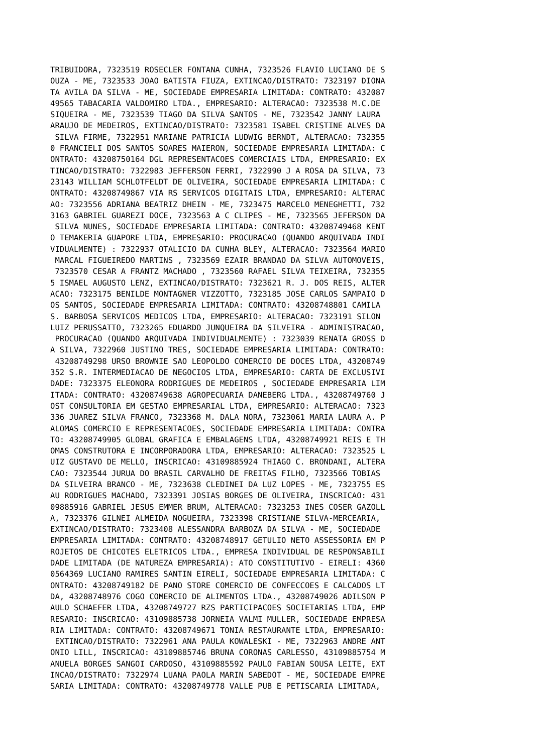TRIBUIDORA, 7323519 ROSECLER FONTANA CUNHA, 7323526 FLAVIO LUCIANO DE S
OUZA - ME, 7323533 JOAO BATISTA FIUZA, EXTINCAO/DISTRATO: 7323197 DIONA
TA AVILA DA SILVA - ME, SOCIEDADE EMPRESARIA LIMITADA: CONTRATO: 432087
49565 TABACARIA VALDOMIRO LTDA., EMPRESARIO: ALTERACAO: 7323538 M.C.DE
SIQUEIRA - ME, 7323539 TIAGO DA SILVA SANTOS - ME, 7323542 JANNY LAURA
ARAUJO DE MEDEIROS, EXTINCAO/DISTRATO: 7323581 ISABEL CRISTINE ALVES DA
 SILVA FIRME, 7322951 MARIANE PATRICIA LUDWIG BERNDT, ALTERACAO: 732355
0 FRANCIELI DOS SANTOS SOARES MAIERON, SOCIEDADE EMPRESARIA LIMITADA: C
ONTRATO: 43208750164 DGL REPRESENTACOES COMERCIAIS LTDA, EMPRESARIO: EX
TINCAO/DISTRATO: 7322983 JEFFERSON FERRI, 7322990 J A ROSA DA SILVA, 73
23143 WILLIAM SCHLOTFELDT DE OLIVEIRA, SOCIEDADE EMPRESARIA LIMITADA: C
ONTRATO: 43208749867 VIA RS SERVICOS DIGITAIS LTDA, EMPRESARIO: ALTERAC
AO: 7323556 ADRIANA BEATRIZ DHEIN - ME, 7323475 MARCELO MENEGHETTI, 732
3163 GABRIEL GUAREZI DOCE, 7323563 A C CLIPES - ME, 7323565 JEFERSON DA
 SILVA NUNES, SOCIEDADE EMPRESARIA LIMITADA: CONTRATO: 43208749468 KENT
O TEMAKERIA GUAPORE LTDA, EMPRESARIO: PROCURACAO (QUANDO ARQUIVADA INDI
VIDUALMENTE) : 7322937 OTALICIO DA CUNHA BLEY, ALTERACAO: 7323564 MARIO
 MARCAL FIGUEIREDO MARTINS , 7323569 EZAIR BRANDAO DA SILVA AUTOMOVEIS,
 7323570 CESAR A FRANTZ MACHADO , 7323560 RAFAEL SILVA TEIXEIRA, 732355
5 ISMAEL AUGUSTO LENZ, EXTINCAO/DISTRATO: 7323621 R. J. DOS REIS, ALTER
ACAO: 7323175 BENILDE MONTAGNER VIZZOTTO, 7323185 JOSE CARLOS SAMPAIO D
OS SANTOS, SOCIEDADE EMPRESARIA LIMITADA: CONTRATO: 43208748801 CAMILA
S. BARBOSA SERVICOS MEDICOS LTDA, EMPRESARIO: ALTERACAO: 7323191 SILON
LUIZ PERUSSATTO, 7323265 EDUARDO JUNQUEIRA DA SILVEIRA - ADMINISTRACAO,
 PROCURACAO (QUANDO ARQUIVADA INDIVIDUALMENTE) : 7323039 RENATA GROSS D
A SILVA, 7322960 JUSTINO TRES, SOCIEDADE EMPRESARIA LIMITADA: CONTRATO:
 43208749298 URSO BROWNIE SAO LEOPOLDO COMERCIO DE DOCES LTDA, 43208749
352 S.R. INTERMEDIACAO DE NEGOCIOS LTDA, EMPRESARIO: CARTA DE EXCLUSIVI
DADE: 7323375 ELEONORA RODRIGUES DE MEDEIROS , SOCIEDADE EMPRESARIA LIM
ITADA: CONTRATO: 43208749638 AGROPECUARIA DANEBERG LTDA., 43208749760 J
OST CONSULTORIA EM GESTAO EMPRESARIAL LTDA, EMPRESARIO: ALTERACAO: 7323
336 JUAREZ SILVA FRANCO, 7323368 M. DALA NORA, 7323061 MARIA LAURA A. P
ALOMAS COMERCIO E REPRESENTACOES, SOCIEDADE EMPRESARIA LIMITADA: CONTRA
TO: 43208749905 GLOBAL GRAFICA E EMBALAGENS LTDA, 43208749921 REIS E TH
OMAS CONSTRUTORA E INCORPORADORA LTDA, EMPRESARIO: ALTERACAO: 7323525 L
UIZ GUSTAVO DE MELLO, INSCRICAO: 43109885924 THIAGO C. BRONDANI, ALTERA
CAO: 7323544 JURUA DO BRASIL CARVALHO DE FREITAS FILHO, 7323566 TOBIAS
DA SILVEIRA BRANCO - ME, 7323638 CLEDINEI DA LUZ LOPES - ME, 7323755 ES
AU RODRIGUES MACHADO, 7323391 JOSIAS BORGES DE OLIVEIRA, INSCRICAO: 431
09885916 GABRIEL JESUS EMMER BRUM, ALTERACAO: 7323253 INES COSER GAZOLL
A, 7323376 GILNEI ALMEIDA NOGUEIRA, 7323398 CRISTIANE SILVA-MERCEARIA,
EXTINCAO/DISTRATO: 7323408 ALESSANDRA BARBOZA DA SILVA - ME, SOCIEDADE
EMPRESARIA LIMITADA: CONTRATO: 43208748917 GETULIO NETO ASSESSORIA EM P
ROJETOS DE CHICOTES ELETRICOS LTDA., EMPRESA INDIVIDUAL DE RESPONSABILI
DADE LIMITADA (DE NATUREZA EMPRESARIA): ATO CONSTITUTIVO - EIRELI: 4360
0564369 LUCIANO RAMIRES SANTIN EIRELI, SOCIEDADE EMPRESARIA LIMITADA: C
ONTRATO: 43208749182 DE PANO STORE COMERCIO DE CONFECCOES E CALCADOS LT
DA, 43208748976 COGO COMERCIO DE ALIMENTOS LTDA., 43208749026 ADILSON P
AULO SCHAEFER LTDA, 43208749727 RZS PARTICIPACOES SOCIETARIAS LTDA, EMP
RESARIO: INSCRICAO: 43109885738 JORNEIA VALMI MULLER, SOCIEDADE EMPRESA
RIA LIMITADA: CONTRATO: 43208749671 TONIA RESTAURANTE LTDA, EMPRESARIO:
 EXTINCAO/DISTRATO: 7322961 ANA PAULA KOWALESKI - ME, 7322963 ANDRE ANT
ONIO LILL, INSCRICAO: 43109885746 BRUNA CORONAS CARLESSO, 43109885754 M
ANUELA BORGES SANGOI CARDOSO, 43109885592 PAULO FABIAN SOUSA LEITE, EXT
INCAO/DISTRATO: 7322974 LUANA PAOLA MARIN SABEDOT - ME, SOCIEDADE EMPRE
SARIA LIMITADA: CONTRATO: 43208749778 VALLE PUB E PETISCARIA LIMITADA,